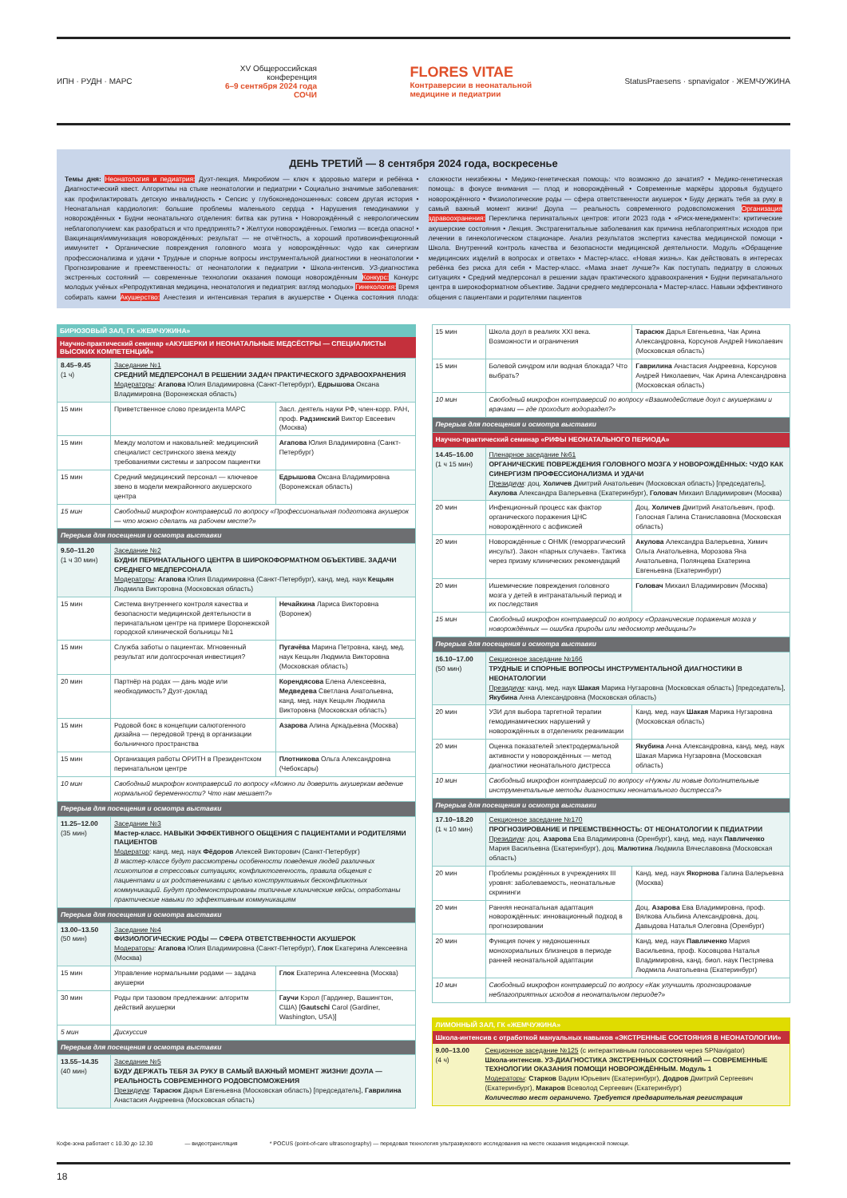ИПН · РУДН · МАРС
XV Общероссийская
конференция
6–9 сентября 2024 года
СОЧИ
FLORES VITAE
Контраверсии в неонатальной
медицине и педиатрии
StatusPraesens · spnavigator · ЖЕМЧУЖИНА
ДЕНЬ ТРЕТИЙ — 8 сентября 2024 года, воскресенье
Темы дня: Неонатология и педиатрия: Дуэт-лекция. Микробиом — ключ к здоровью матери и ребёнка • Диагностический квест. Алгоритмы на стыке неонатологии и педиатрии • Социально значимые заболевания: как профилактировать детскую инвалидность • Сепсис у глубоконедоношенных: совсем другая история • Неонатальная кардиология: большие проблемы маленького сердца • Нарушения гемодинамики у новорождённых • Будни неонатального отделения: битва как рутина • Новорождённый с неврологическим неблагополучием: как разобраться и что предпринять? • Желтухи новорождённых. Гемолиз — всегда опасно! • Вакцинация/иммунизация новорождённых: результат — не отчётность, а хороший противоинфекционный иммунитет • Органические повреждения головного мозга у новорождённых: чудо как синергизм профессионализма и удачи • Трудные и спорные вопросы инструментальной диагностики в неонатологии • Прогнозирование и преемственность: от неонатологии к педиатрии • Школа-интенсив. УЗ-диагностика экстренных состояний — современные технологии оказания помощи новорождённым Конкурс: Конкурс молодых учёных «Репродуктивная медицина, неонатология и педиатрия: взгляд молодых» Гинекология: Время собирать камни Акушерство: Анестезия и интенсивная терапия в акушерстве • Оценка состояния плода: сложности неизбежны • Медико-генетическая помощь: что возможно до зачатия? • Медико-генетическая помощь: в фокусе внимания — плод и новорождённый • Современные маркёры здоровья будущего новорождённого • Физиологические роды — сфера ответственности акушерок • Буду держать тебя за руку в самый важный момент жизни! Доула — реальность современного родовспоможения Организация здравоохранения: Перекличка перинатальных центров: итоги 2023 года • «Риск-менеджмент»: критические акушерские состояния • Лекция. Экстрагенитальные заболевания как причина неблагоприятных исходов при лечении в гинекологическом стационаре. Анализ результатов экспертиз качества медицинской помощи • Школа. Внутренний контроль качества и безопасности медицинской деятельности. Модуль «Обращение медицинских изделий в вопросах и ответах» • Мастер-класс. «Новая жизнь». Как действовать в интересах ребёнка без риска для себя • Мастер-класс. «Мама знает лучше?» Как поступать педиатру в сложных ситуациях • Средний медперсонал в решении задач практического здравоохранения • Будни перинатального центра в широкоформатном объективе. Задачи среднего медперсонала • Мастер-класс. Навыки эффективного общения с пациентами и родителями пациентов
БИРЮЗОВЫЙ ЗАЛ, ГК «ЖЕМЧУЖИНА»
Научно-практический семинар «АКУШЕРКИ И НЕОНАТАЛЬНЫЕ МЕДСЁСТРЫ — СПЕЦИАЛИСТЫ ВЫСОКИХ КОМПЕТЕНЦИЙ»
| 8.45–9.45 (1 ч) | Заседание №1 СРЕДНИЙ МЕДПЕРСОНАЛ В РЕШЕНИИ ЗАДАЧ ПРАКТИЧЕСКОГО ЗДРАВООХРАНЕНИЯ Модераторы : Агапова Юлия Владимировна (Санкт-Петербург), Едрышова Оксана Владимировна (Воронежская область) | |
| 15 мин | Приветственное слово президента МАРС | Засл. деятель науки РФ, член-корр. РАН, проф. Радзинский Виктор Евсеевич (Москва) |
| 15 мин | Между молотом и наковальней: медицинский специалист сестринского звена между требованиями системы и запросом пациентки | Агапова Юлия Владимировна (Санкт-Петербург) |
| 15 мин | Средний медицинский персонал — ключевое звено в модели межрайонного акушерского центра | Едрышова Оксана Владимировна (Воронежская область) |
| 15 мин | Свободный микрофон контраверсий по вопросу «Профессиональная подготовка акушерок — что можно сделать на рабочем месте?» | |
| Перерыв для посещения и осмотра выставки | | |
| 9.50–11.20 (1 ч 30 мин) | Заседание №2 БУДНИ ПЕРИНАТАЛЬНОГО ЦЕНТРА В ШИРОКОФОРМАТНОМ ОБЪЕКТИВЕ. ЗАДАЧИ СРЕДНЕГО МЕДПЕРСОНАЛА Модераторы : Агапова Юлия Владимировна (Санкт-Петербург), канд. мед. наук Кещьян Людмила Викторовна (Московская область) | |
| 15 мин | Система внутреннего контроля качества и безопасности медицинской деятельности в перинатальном центре на примере Воронежской городской клинической больницы №1 | Нечайкина Лариса Викторовна (Воронеж) |
| 15 мин | Служба заботы о пациентах. Мгновенный результат или долгосрочная инвестиция? | Пугачёва Марина Петровна, канд. мед. наук Кещьян Людмила Викторовна (Московская область) |
| 20 мин | Партнёр на родах — дань моде или необходимость? Дуэт-доклад | Корендясова Елена Алексеевна, Медведева Светлана Анатольевна, канд. мед. наук Кещьян Людмила Викторовна (Московская область) |
| 15 мин | Родовой бокс в концепции салютогенного дизайна — передовой тренд в организации больничного пространства | Азарова Алина Аркадьевна (Москва) |
| 15 мин | Организация работы ОРИТН в Президентском перинатальном центре | Плотникова Ольга Александровна (Чебоксары) |
| 10 мин | Свободный микрофон контраверсий по вопросу «Можно ли доверить акушеркам ведение нормальной беременности? Что нам мешает?» | |
| Перерыв для посещения и осмотра выставки | | |
| 11.25–12.00 (35 мин) | Заседание №3 Мастер-класс. НАВЫКИ ЭФФЕКТИВНОГО ОБЩЕНИЯ С ПАЦИЕНТАМИ И РОДИТЕЛЯМИ ПАЦИЕНТОВ Модератор : канд. мед. наук Фёдоров Алексей Викторович (Санкт-Петербург) В мастер-классе будут рассмотрены особенности поведения людей различных психотипов в стрессовых ситуациях, конфликтогенность, правила общения с пациентами и их родственниками с целью конструктивных бесконфликтных коммуникаций. Будут продемонстрированы типичные клинические кейсы, отработаны практические навыки по эффективным коммуникациям | |
| Перерыв для посещения и осмотра выставки | | |
| 13.00–13.50 (50 мин) | Заседание №4 ФИЗИОЛОГИЧЕСКИЕ РОДЫ — СФЕРА ОТВЕТСТВЕННОСТИ АКУШЕРОК Модераторы : Агапова Юлия Владимировна (Санкт-Петербург), Глок Екатерина Алексеевна (Москва) | |
| 15 мин | Управление нормальными родами — задача акушерки | Глок Екатерина Алексеевна (Москва) |
| 30 мин | Роды при тазовом предлежании: алгоритм действий акушерки | Гаучи Кэрол (Гардинер, Вашингтон, США) [ Gautschi Carol (Gardiner, Washington, USA)] |
| 5 мин | Дискуссия | |
| Перерыв для посещения и осмотра выставки | | |
| 13.55–14.35 (40 мин) | Заседание №5 БУДУ ДЕРЖАТЬ ТЕБЯ ЗА РУКУ В САМЫЙ ВАЖНЫЙ МОМЕНТ ЖИЗНИ! ДОУЛА — РЕАЛЬНОСТЬ СОВРЕМЕННОГО РОДОВСПОМОЖЕНИЯ Президиум : Тарасюк Дарья Евгеньевна (Московская область) [председатель], Гаврилина Анастасия Андреевна (Московская область) | |
| 15 мин | Школа доул в реалиях XXI века. Возможности и ограничения | Тарасюк Дарья Евгеньевна, Чак Арина Александровна, Корсунов Андрей Николаевич (Московская область) |
| 15 мин | Болевой синдром или водная блокада? Что выбрать? | Гаврилина Анастасия Андреевна, Корсунов Андрей Николаевич, Чак Арина Александровна (Московская область) |
| 10 мин | Свободный микрофон контраверсий по вопросу «Взаимодействие доул с акушерками и врачами — где проходит водораздел?» | |
| Перерыв для посещения и осмотра выставки | | |
| Научно-практический семинар «РИФЫ НЕОНАТАЛЬНОГО ПЕРИОДА» | | |
| 14.45–16.00 (1 ч 15 мин) | Пленарное заседание №61 ОРГАНИЧЕСКИЕ ПОВРЕЖДЕНИЯ ГОЛОВНОГО МОЗГА У НОВОРОЖДЁННЫХ: ЧУДО КАК СИНЕРГИЗМ ПРОФЕССИОНАЛИЗМА И УДАЧИ Президиум : доц. Холичев Дмитрий Анатольевич (Московская область) [председатель], Акулова Александра Валерьевна (Екатеринбург), Головач Михаил Владимирович (Москва) | |
| 20 мин | Инфекционный процесс как фактор органического поражения ЦНС новорождённого с асфиксией | Доц. Холичев Дмитрий Анатольевич, проф. Голосная Галина Станиславовна (Московская область) |
| 20 мин | Новорождённые с ОНМК (геморрагический инсульт). Закон «парных случаев». Тактика через призму клинических рекомендаций | Акулова Александра Валерьевна, Химич Ольга Анатольевна, Морозова Яна Анатольевна, Полянцева Екатерина Евгеньевна (Екатеринбург) |
| 20 мин | Ишемические повреждения головного мозга у детей в интранатальный период и их последствия | Головач Михаил Владимирович (Москва) |
| 15 мин | Свободный микрофон контраверсий по вопросу «Органические поражения мозга у новорождённых — ошибка природы или недосмотр медицины?» | |
| Перерыв для посещения и осмотра выставки | | |
| 16.10–17.00 (50 мин) | Секционное заседание №166 ТРУДНЫЕ И СПОРНЫЕ ВОПРОСЫ ИНСТРУМЕНТАЛЬНОЙ ДИАГНОСТИКИ В НЕОНАТОЛОГИИ Президиум : канд. мед. наук Шакая Марика Нугзаровна (Московская область) [председатель], Якубина Анна Александровна (Московская область) | |
| 20 мин | УЗИ для выбора таргетной терапии гемодинамических нарушений у новорождённых в отделениях реанимации | Канд. мед. наук Шакая Марика Нугзаровна (Московская область) |
| 20 мин | Оценка показателей электродермальной активности у новорождённых — метод диагностики неонатального дистресса | Якубина Анна Александровна, канд. мед. наук Шакая Марика Нугзаровна (Московская область) |
| 10 мин | Свободный микрофон контраверсий по вопросу «Нужны ли новые дополнительные инструментальные методы диагностики неонатального дистресса?» | |
| Перерыв для посещения и осмотра выставки | | |
| 17.10–18.20 (1 ч 10 мин) | Секционное заседание №170 ПРОГНОЗИРОВАНИЕ И ПРЕЕМСТВЕННОСТЬ: ОТ НЕОНАТОЛОГИИ К ПЕДИАТРИИ Президиум : доц. Азарова Ева Владимировна (Оренбург), канд. мед. наук Павличенко Мария Васильевна (Екатеринбург), доц. Малютина Людмила Вячеславовна (Московская область) | |
| 20 мин | Проблемы рождённых в учреждениях III уровня: заболеваемость, неонатальные скрининги | Канд. мед. наук Якорнова Галина Валерьевна (Москва) |
| 20 мин | Ранняя неонатальная адаптация новорождённых: инновационный подход в прогнозировании | Доц. Азарова Ева Владимировна, проф. Вялкова Альбина Александровна, доц. Давыдова Наталья Олеговна (Оренбург) |
| 20 мин | Функция почек у недоношенных монохориальных близнецов в периоде ранней неонатальной адаптации | Канд. мед. наук Павличенко Мария Васильевна, проф. Косовцова Наталья Владимировна, канд. биол. наук Пестряева Людмила Анатольевна (Екатеринбург) |
| 10 мин | Свободный микрофон контраверсий по вопросу «Как улучшить прогнозирование неблагоприятных исходов в неонатальном периоде?» | |
ЛИМОННЫЙ ЗАЛ, ГК «ЖЕМЧУЖИНА»
Школа-интенсив с отработкой мануальных навыков «ЭКСТРЕННЫЕ СОСТОЯНИЯ В НЕОНАТОЛОГИИ»
9.00–13.00
(4 ч)
Секционное заседание №125 (с интерактивным голосованием через SPNavigator)
Школа-интенсив. УЗ-ДИАГНОСТИКА ЭКСТРЕННЫХ СОСТОЯНИЙ — СОВРЕМЕННЫЕ ТЕХНОЛОГИИ ОКАЗАНИЯ ПОМОЩИ НОВОРОЖДЁННЫМ. Модуль 1
Модераторы: Старков Вадим Юрьевич (Екатеринбург), Додров Дмитрий Сергеевич (Екатеринбург), Макаров Всеволод Сергеевич (Екатеринбург)
Количество мест ограничено. Требуется предварительная регистрация
Кофе-зона работает с 10.30 до 12.30 — видеотрансляция * POCUS (point-of-care ultrasonography) — передовая технология ультразвукового исследования на месте оказания медицинской помощи.
18